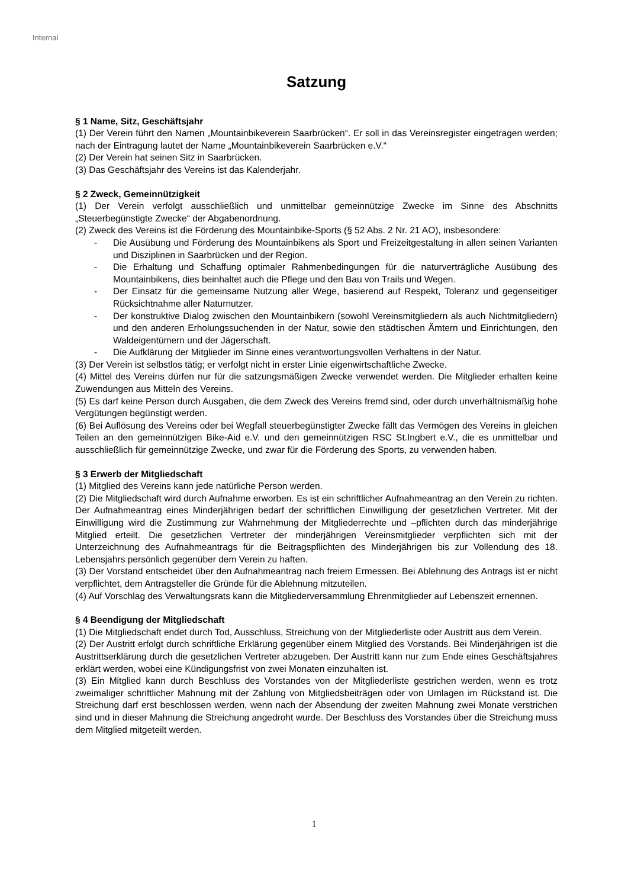Internal
Satzung
§ 1 Name, Sitz, Geschäftsjahr
(1) Der Verein führt den Namen „Mountainbikeverein Saarbrücken“. Er soll in das Vereinsregister eingetragen werden; nach der Eintragung lautet der Name „Mountainbikeverein Saarbrücken e.V.“
(2) Der Verein hat seinen Sitz in Saarbrücken.
(3) Das Geschäftsjahr des Vereins ist das Kalenderjahr.
§ 2 Zweck, Gemeinnützigkeit
(1) Der Verein verfolgt ausschließlich und unmittelbar gemeinnützige Zwecke im Sinne des Abschnitts „Steuerbegünstigte Zwecke“ der Abgabenordnung.
(2) Zweck des Vereins ist die Förderung des Mountainbike-Sports (§ 52 Abs. 2 Nr. 21 AO), insbesondere:
- Die Ausübung und Förderung des Mountainbikens als Sport und Freizeitgestaltung in allen seinen Varianten und Disziplinen in Saarbrücken und der Region.
- Die Erhaltung und Schaffung optimaler Rahmenbedingungen für die naturverträgliche Ausübung des Mountainbikens, dies beinhaltet auch die Pflege und den Bau von Trails und Wegen.
- Der Einsatz für die gemeinsame Nutzung aller Wege, basierend auf Respekt, Toleranz und gegenseitiger Rücksichtnahme aller Naturnutzer.
- Der konstruktive Dialog zwischen den Mountainbikern (sowohl Vereinsmitgliedern als auch Nichtmitgliedern) und den anderen Erholungssuchenden in der Natur, sowie den städtischen Ämtern und Einrichtungen, den Waldeigentümern und der Jägerschaft.
- Die Aufklärung der Mitglieder im Sinne eines verantwortungsvollen Verhaltens in der Natur.
(3) Der Verein ist selbstlos tätig; er verfolgt nicht in erster Linie eigenwirtschaftliche Zwecke.
(4) Mittel des Vereins dürfen nur für die satzungsmäßigen Zwecke verwendet werden. Die Mitglieder erhalten keine Zuwendungen aus Mitteln des Vereins.
(5) Es darf keine Person durch Ausgaben, die dem Zweck des Vereins fremd sind, oder durch unverhältnismäßig hohe Vergütungen begünstigt werden.
(6) Bei Auflösung des Vereins oder bei Wegfall steuerbegünstigter Zwecke fällt das Vermögen des Vereins in gleichen Teilen an den gemeinnützigen Bike-Aid e.V. und den gemeinnützigen RSC St.Ingbert e.V., die es unmittelbar und ausschließlich für gemeinnützige Zwecke, und zwar für die Förderung des Sports, zu verwenden haben.
§ 3 Erwerb der Mitgliedschaft
(1) Mitglied des Vereins kann jede natürliche Person werden.
(2) Die Mitgliedschaft wird durch Aufnahme erworben. Es ist ein schriftlicher Aufnahmeantrag an den Verein zu richten. Der Aufnahmeantrag eines Minderjährigen bedarf der schriftlichen Einwilligung der gesetzlichen Vertreter. Mit der Einwilligung wird die Zustimmung zur Wahrnehmung der Mitgliederrechte und –pflichten durch das minderjährige Mitglied erteilt. Die gesetzlichen Vertreter der minderjährigen Vereinsmitglieder verpflichten sich mit der Unterzeichnung des Aufnahmeantrags für die Beitragspflichten des Minderjährigen bis zur Vollendung des 18. Lebensjahrs persönlich gegenüber dem Verein zu haften.
(3) Der Vorstand entscheidet über den Aufnahmeantrag nach freiem Ermessen. Bei Ablehnung des Antrags ist er nicht verpflichtet, dem Antragsteller die Gründe für die Ablehnung mitzuteilen.
(4) Auf Vorschlag des Verwaltungsrats kann die Mitgliederversammlung Ehrenmitglieder auf Lebenszeit ernennen.
§ 4 Beendigung der Mitgliedschaft
(1) Die Mitgliedschaft endet durch Tod, Ausschluss, Streichung von der Mitgliederliste oder Austritt aus dem Verein.
(2) Der Austritt erfolgt durch schriftliche Erklärung gegenüber einem Mitglied des Vorstands. Bei Minderjährigen ist die Austrittserklärung durch die gesetzlichen Vertreter abzugeben. Der Austritt kann nur zum Ende eines Geschäftsjahres erklärt werden, wobei eine Kündigungsfrist von zwei Monaten einzuhalten ist.
(3) Ein Mitglied kann durch Beschluss des Vorstandes von der Mitgliederliste gestrichen werden, wenn es trotz zweimaliger schriftlicher Mahnung mit der Zahlung von Mitgliedsbeiträgen oder von Umlagen im Rückstand ist. Die Streichung darf erst beschlossen werden, wenn nach der Absendung der zweiten Mahnung zwei Monate verstrichen sind und in dieser Mahnung die Streichung angedroht wurde. Der Beschluss des Vorstandes über die Streichung muss dem Mitglied mitgeteilt werden.
1